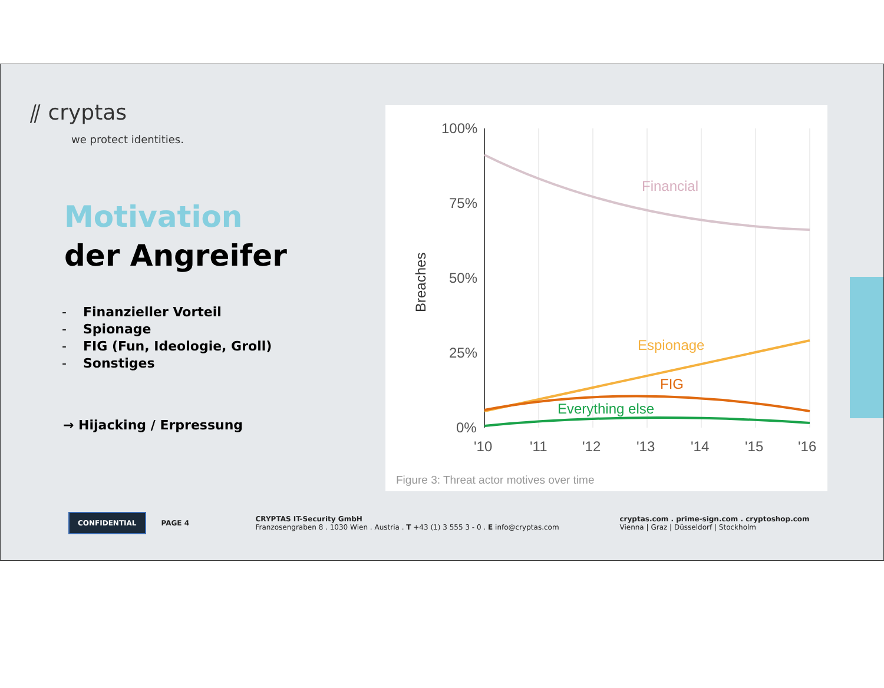⫽ cryptas
we protect identities.
Motivation
der Angreifer
- Finanzieller Vorteil
- Spionage
- FIG (Fun, Ideologie, Groll)
- Sonstiges
→ Hijacking / Erpressung
100%
75%
50%
25%
0%
Breaches
Financial
Espionage
FIG
Everything else
'10
'11
'12
'13
'14
'15
'16
Figure 3: Threat actor motives over time
CONFIDENTIAL
PAGE 4
CRYPTAS IT-Security GmbH
Franzosengraben 8 . 1030 Wien . Austria . T +43 (1) 3 555 3 - 0 . E info@cryptas.com
cryptas.com . prime-sign.com . cryptoshop.com
Vienna | Graz | Düsseldorf | Stockholm